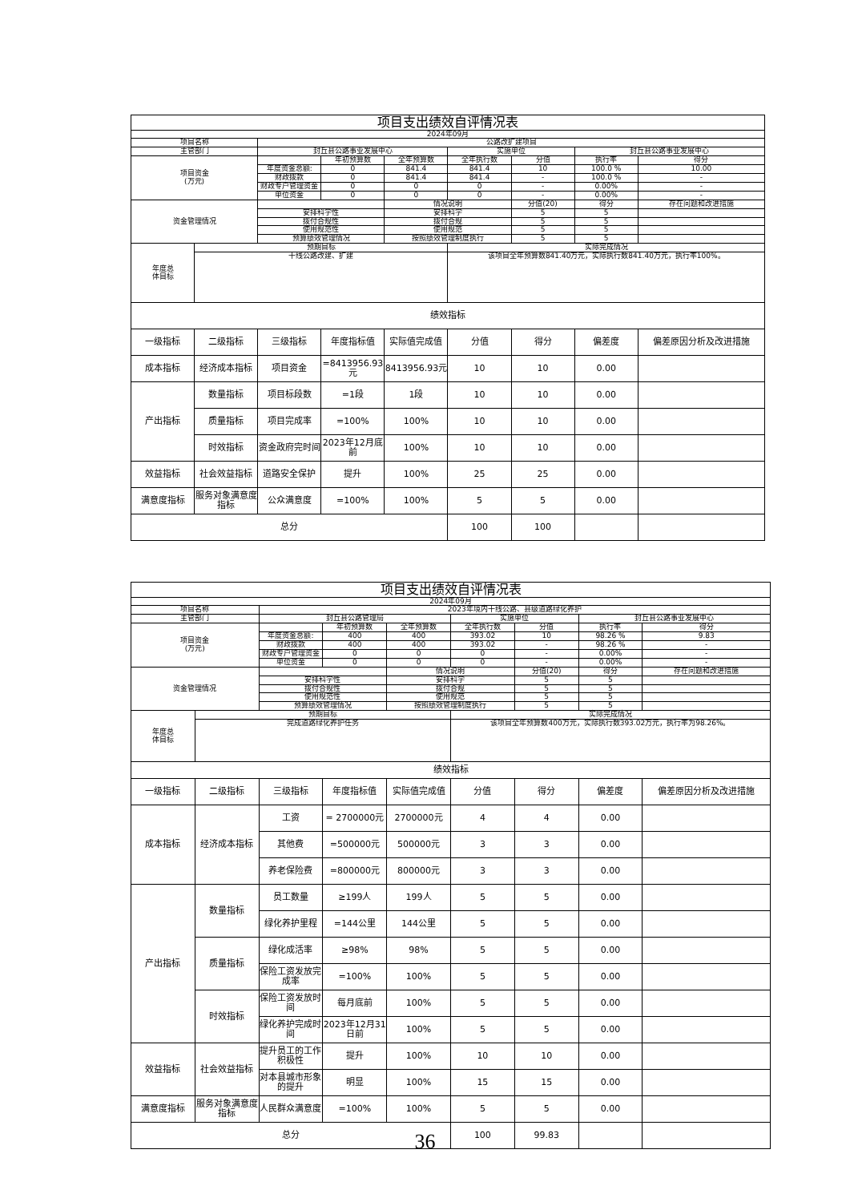| 项目支出绩效自评情况表 | | | | | | | | |
| 2024年09月 | | | | | | | | |
| 项目名称 | | 公路改扩建项目 | | | | | | |
| 主管部门 | | 封丘县公路事业发展中心 | | | 实施单位 | | 封丘县公路事业发展中心 | |
| 项目资金 (万元) | | | 年初预算数 | 全年预算数 | 全年执行数 | 分值 | 执行率 | 得分 |
| | | 年度资金总额: | 0 | 841.4 | 841.4 | 10 | 100.0 % | 10.00 |
| | | 财政拨款 | 0 | 841.4 | 841.4 | - | 100.0 % | - |
| | | 财政专户管理资金 | 0 | 0 | 0 | - | 0.00% | - |
| | | 单位资金 | 0 | 0 | 0 | - | 0.00% | - |
| 资金管理情况 | | | | 情况说明 | | 分值(20) | 得分 | 存在问题和改进措施 |
| | | 安排科学性 | | 安排科学 | | 5 | 5 | |
| | | 拨付合规性 | | 拨付合规 | | 5 | 5 | |
| | | 使用规范性 | | 使用规范 | | 5 | 5 | |
| | | 预算绩效管理情况 | | 按照绩效管理制度执行 | | 5 | 5 | |
| 年度总 体目标 | 预期目标 | | | | 实际完成情况 | | | |
| | 干线公路改建、扩建 | | | | 该项目全年预算数841.40万元，实际执行数841.40万元，执行率100%。 | | | |
| 绩效指标 | | | | | | | | |
| 一级指标 | 二级指标 | 三级指标 | 年度指标值 | 实际值完成值 | 分值 | 得分 | 偏差度 | 偏差原因分析及改进措施 |
| 成本指标 | 经济成本指标 | 项目资金 | =8413956.93元 | 8413956.93元 | 10 | 10 | 0.00 | |
| 产出指标 | 数量指标 | 项目标段数 | =1段 | 1段 | 10 | 10 | 0.00 | |
| | 质量指标 | 项目完成率 | =100% | 100% | 10 | 10 | 0.00 | |
| | 时效指标 | 资金政府完时间 | 2023年12月底前 | 100% | 10 | 10 | 0.00 | |
| 效益指标 | 社会效益指标 | 道路安全保护 | 提升 | 100% | 25 | 25 | 0.00 | |
| 满意度指标 | 服务对象满意度指标 | 公众满意度 | =100% | 100% | 5 | 5 | 0.00 | |
| 总分 | | | | | 100 | 100 | | |
| 项目支出绩效自评情况表 | | | | | | | | |
| 2024年09月 | | | | | | | | |
| 项目名称 | | 2023年境内干线公路、县级道路绿化养护 | | | | | | |
| 主管部门 | | 封丘县公路管理局 | | | 实施单位 | | 封丘县公路事业发展中心 | |
| 项目资金 (万元) | | | 年初预算数 | 全年预算数 | 全年执行数 | 分值 | 执行率 | 得分 |
| | | 年度资金总额: | 400 | 400 | 393.02 | 10 | 98.26 % | 9.83 |
| | | 财政拨款 | 400 | 400 | 393.02 | - | 98.26 % | - |
| | | 财政专户管理资金 | 0 | 0 | 0 | - | 0.00% | - |
| | | 单位资金 | 0 | 0 | 0 | - | 0.00% | - |
| 资金管理情况 | | | | 情况说明 | | 分值(20) | 得分 | 存在问题和改进措施 |
| | | 安排科学性 | | 安排科学 | | 5 | 5 | |
| | | 拨付合规性 | | 拨付合规 | | 5 | 5 | |
| | | 使用规范性 | | 使用规范 | | 5 | 5 | |
| | | 预算绩效管理情况 | | 按照绩效管理制度执行 | | 5 | 5 | |
| 年度总 体目标 | 预期目标 | | | | 实际完成情况 | | | |
| | 完成道路绿化养护任务 | | | | 该项目全年预算数400万元，实际执行数393.02万元，执行率为98.26%。 | | | |
| 绩效指标 | | | | | | | | |
| 一级指标 | 二级指标 | 三级指标 | 年度指标值 | 实际值完成值 | 分值 | 得分 | 偏差度 | 偏差原因分析及改进措施 |
| 成本指标 | 经济成本指标 | 工资 | = 2700000元 | 2700000元 | 4 | 4 | 0.00 | |
| | | 其他费 | =500000元 | 500000元 | 3 | 3 | 0.00 | |
| | | 养老保险费 | =800000元 | 800000元 | 3 | 3 | 0.00 | |
| 产出指标 | 数量指标 | 员工数量 | ≥199人 | 199人 | 5 | 5 | 0.00 | |
| | | 绿化养护里程 | =144公里 | 144公里 | 5 | 5 | 0.00 | |
| | 质量指标 | 绿化成活率 | ≥98% | 98% | 5 | 5 | 0.00 | |
| | | 保险工资发放完成率 | =100% | 100% | 5 | 5 | 0.00 | |
| | 时效指标 | 保险工资发放时间 | 每月底前 | 100% | 5 | 5 | 0.00 | |
| | | 绿化养护完成时间 | 2023年12月31日前 | 100% | 5 | 5 | 0.00 | |
| 效益指标 | 社会效益指标 | 提升员工的工作积极性 | 提升 | 100% | 10 | 10 | 0.00 | |
| | | 对本县城市形象的提升 | 明显 | 100% | 15 | 15 | 0.00 | |
| 满意度指标 | 服务对象满意度指标 | 人民群众满意度 | =100% | 100% | 5 | 5 | 0.00 | |
| 总分 | | | | | 100 | 99.83 | | |
36